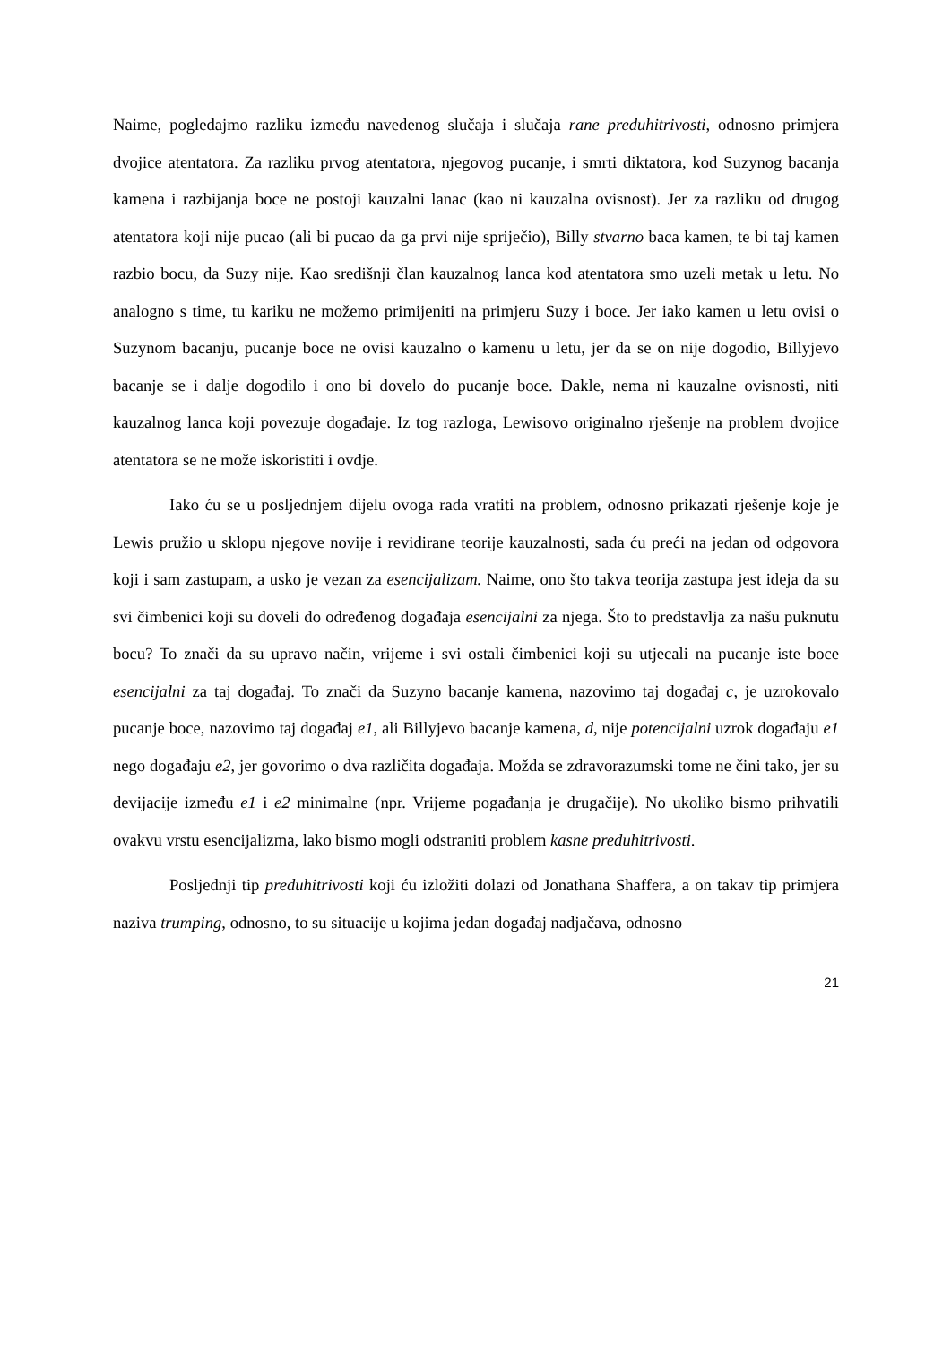Naime, pogledajmo razliku između navedenog slučaja i slučaja rane preduhitrivosti, odnosno primjera dvojice atentatora. Za razliku prvog atentatora, njegovog pucanje, i smrti diktatora, kod Suzynog bacanja kamena i razbijanja boce ne postoji kauzalni lanac (kao ni kauzalna ovisnost). Jer za razliku od drugog atentatora koji nije pucao (ali bi pucao da ga prvi nije spriječio), Billy stvarno baca kamen, te bi taj kamen razbio bocu, da Suzy nije. Kao središnji član kauzalnog lanca kod atentatora smo uzeli metak u letu. No analogno s time, tu kariku ne možemo primijeniti na primjeru Suzy i boce. Jer iako kamen u letu ovisi o Suzynom bacanju, pucanje boce ne ovisi kauzalno o kamenu u letu, jer da se on nije dogodio, Billyjevo bacanje se i dalje dogodilo i ono bi dovelo do pucanje boce. Dakle, nema ni kauzalne ovisnosti, niti kauzalnog lanca koji povezuje događaje. Iz tog razloga, Lewisovo originalno rješenje na problem dvojice atentatora se ne može iskoristiti i ovdje.
Iako ću se u posljednjem dijelu ovoga rada vratiti na problem, odnosno prikazati rješenje koje je Lewis pružio u sklopu njegove novije i revidirane teorije kauzalnosti, sada ću preći na jedan od odgovora koji i sam zastupam, a usko je vezan za esencijalizam. Naime, ono što takva teorija zastupa jest ideja da su svi čimbenici koji su doveli do određenog događaja esencijalni za njega. Što to predstavlja za našu puknutu bocu? To znači da su upravo način, vrijeme i svi ostali čimbenici koji su utjecali na pucanje iste boce esencijalni za taj događaj. To znači da Suzyno bacanje kamena, nazovimo taj događaj c, je uzrokovalo pucanje boce, nazovimo taj događaj e1, ali Billyjevo bacanje kamena, d, nije potencijalni uzrok događaju e1 nego događaju e2, jer govorimo o dva različita događaja. Možda se zdravorazumski tome ne čini tako, jer su devijacije između e1 i e2 minimalne (npr. Vrijeme pogađanja je drugačije). No ukoliko bismo prihvatili ovakvu vrstu esencijalizma, lako bismo mogli odstraniti problem kasne preduhitrivosti.
Posljednji tip preduhitrivosti koji ću izložiti dolazi od Jonathana Shaffera, a on takav tip primjera naziva trumping, odnosno, to su situacije u kojima jedan događaj nadjačava, odnosno
21